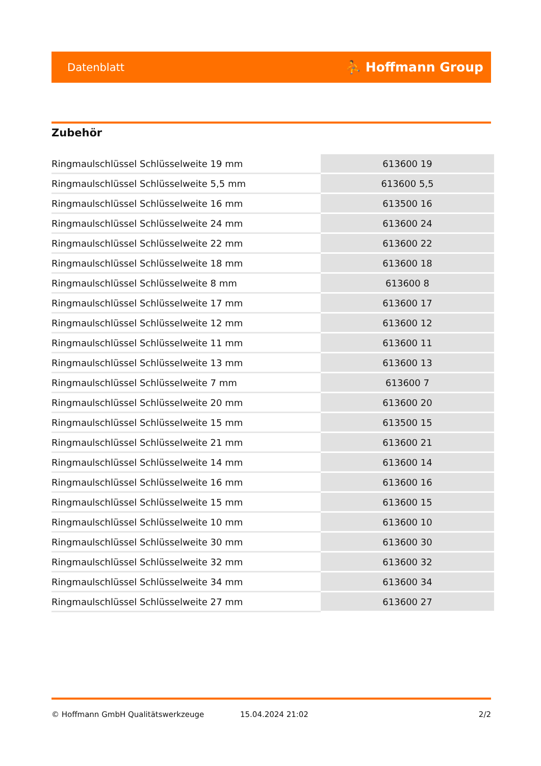Datenblatt ⛹ Hoffmann Group
Zubehör
| Ringmaulschlüssel Schlüsselweite 19 mm | 613600 19 |
| Ringmaulschlüssel Schlüsselweite 5,5 mm | 613600 5,5 |
| Ringmaulschlüssel Schlüsselweite 16 mm | 613500 16 |
| Ringmaulschlüssel Schlüsselweite 24 mm | 613600 24 |
| Ringmaulschlüssel Schlüsselweite 22 mm | 613600 22 |
| Ringmaulschlüssel Schlüsselweite 18 mm | 613600 18 |
| Ringmaulschlüssel Schlüsselweite 8 mm | 613600 8 |
| Ringmaulschlüssel Schlüsselweite 17 mm | 613600 17 |
| Ringmaulschlüssel Schlüsselweite 12 mm | 613600 12 |
| Ringmaulschlüssel Schlüsselweite 11 mm | 613600 11 |
| Ringmaulschlüssel Schlüsselweite 13 mm | 613600 13 |
| Ringmaulschlüssel Schlüsselweite 7 mm | 613600 7 |
| Ringmaulschlüssel Schlüsselweite 20 mm | 613600 20 |
| Ringmaulschlüssel Schlüsselweite 15 mm | 613500 15 |
| Ringmaulschlüssel Schlüsselweite 21 mm | 613600 21 |
| Ringmaulschlüssel Schlüsselweite 14 mm | 613600 14 |
| Ringmaulschlüssel Schlüsselweite 16 mm | 613600 16 |
| Ringmaulschlüssel Schlüsselweite 15 mm | 613600 15 |
| Ringmaulschlüssel Schlüsselweite 10 mm | 613600 10 |
| Ringmaulschlüssel Schlüsselweite 30 mm | 613600 30 |
| Ringmaulschlüssel Schlüsselweite 32 mm | 613600 32 |
| Ringmaulschlüssel Schlüsselweite 34 mm | 613600 34 |
| Ringmaulschlüssel Schlüsselweite 27 mm | 613600 27 |
© Hoffmann GmbH Qualitätswerkzeuge 15.04.2024 21:02 2/2